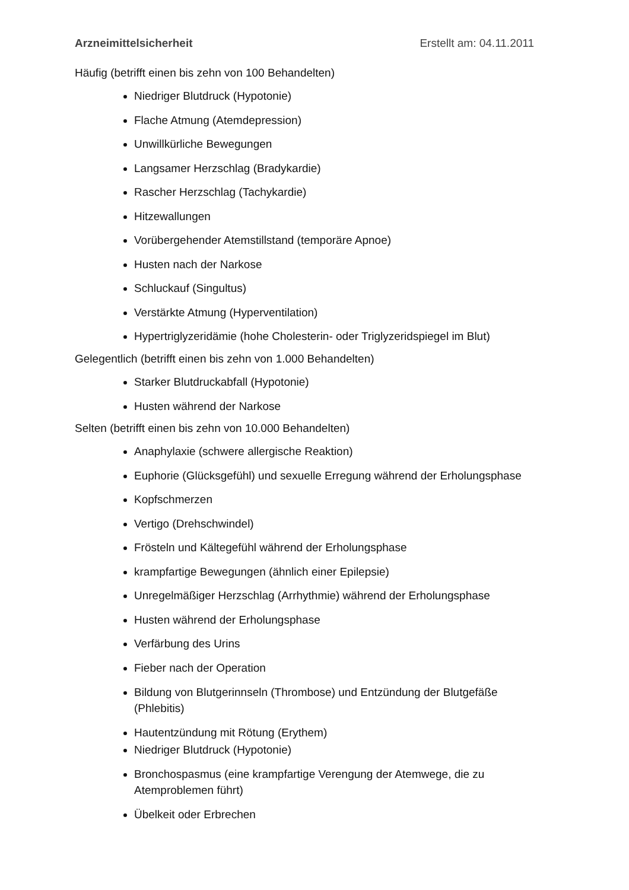Arzneimittelsicherheit Erstellt am: 04.11.2011
Häufig (betrifft einen bis zehn von 100 Behandelten)
Niedriger Blutdruck (Hypotonie)
Flache Atmung (Atemdepression)
Unwillkürliche Bewegungen
Langsamer Herzschlag (Bradykardie)
Rascher Herzschlag (Tachykardie)
Hitzewallungen
Vorübergehender Atemstillstand (temporäre Apnoe)
Husten nach der Narkose
Schluckauf (Singultus)
Verstärkte Atmung (Hyperventilation)
Hypertriglyzeridämie (hohe Cholesterin- oder Triglyzeridspiegel im Blut)
Gelegentlich (betrifft einen bis zehn von 1.000 Behandelten)
Starker Blutdruckabfall (Hypotonie)
Husten während der Narkose
Selten (betrifft einen bis zehn von 10.000 Behandelten)
Anaphylaxie (schwere allergische Reaktion)
Euphorie (Glücksgefühl) und sexuelle Erregung während der Erholungsphase
Kopfschmerzen
Vertigo (Drehschwindel)
Frösteln und Kältegefühl während der Erholungsphase
krampfartige Bewegungen (ähnlich einer Epilepsie)
Unregelmäßiger Herzschlag (Arrhythmie) während der Erholungsphase
Husten während der Erholungsphase
Verfärbung des Urins
Fieber nach der Operation
Bildung von Blutgerinnseln (Thrombose) und Entzündung der Blutgefäße (Phlebitis)
Hautentzündung mit Rötung (Erythem)
Niedriger Blutdruck (Hypotonie)
Bronchospasmus (eine krampfartige Verengung der Atemwege, die zu Atemproblemen führt)
Übelkeit oder Erbrechen